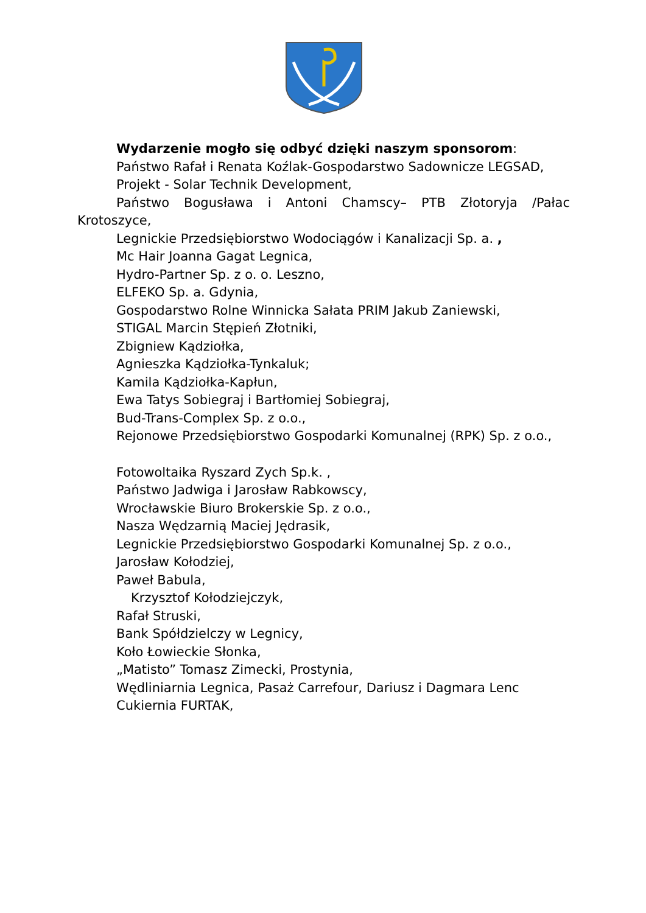Wydarzenie mogło się odbyć dzięki naszym sponsorom:
Państwo Rafał i Renata Koźlak-Gospodarstwo Sadownicze LEGSAD,
Projekt - Solar Technik Development,
Państwo Bogusława i Antoni Chamscy– PTB Złotoryja /Pałac Krotoszyce,
Legnickie Przedsiębiorstwo Wodociągów i Kanalizacji Sp. a. ,
Mc Hair Joanna Gagat Legnica,
Hydro-Partner Sp. z o. o. Leszno,
ELFEKO Sp. a. Gdynia,
Gospodarstwo Rolne Winnicka Sałata PRIM Jakub Zaniewski,
STIGAL Marcin Stępień Złotniki,
Zbigniew Kądziołka,
Agnieszka Kądziołka-Tynkaluk;
Kamila Kądziołka-Kapłun,
Ewa Tatys Sobiegraj i Bartłomiej Sobiegraj,
Bud-Trans-Complex Sp. z o.o.,
Rejonowe Przedsiębiorstwo Gospodarki Komunalnej (RPK) Sp. z o.o.,
Fotowoltaika Ryszard Zych Sp.k. ,
Państwo Jadwiga i Jarosław Rabkowscy,
Wrocławskie Biuro Brokerskie Sp. z o.o.,
Nasza Wędzarnią Maciej Jędrasik,
Legnickie Przedsiębiorstwo Gospodarki Komunalnej Sp. z o.o.,
Jarosław Kołodziej,
Paweł Babula,
Krzysztof Kołodziejczyk,
Rafał Struski,
Bank Spółdzielczy w Legnicy,
Koło Łowieckie Słonka,
„Matisto” Tomasz Zimecki, Prostynia,
Wędliniarnia Legnica, Pasaż Carrefour, Dariusz i Dagmara Lenc
Cukiernia FURTAK,